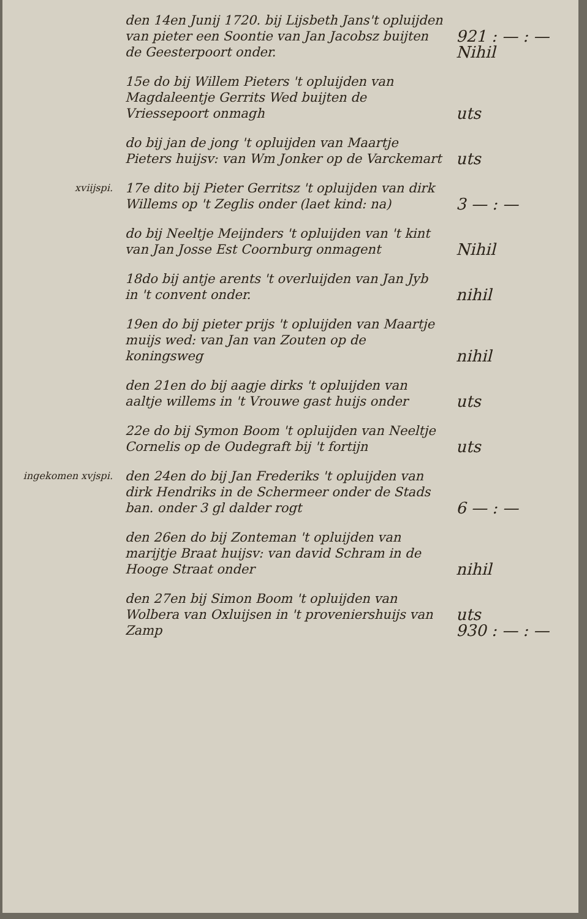den 14en Junij 1720. bij Lijsbeth Jans't opluijden van pieter een Soontie van Jan Jacobsz buijten de Geesterpoort onder.
921 : — : —
Nihil
15e do bij Willem Pieters 't opluijden van Magdaleentje Gerrits Wed buijten de Vriessepoort onmagh
uts
do bij jan de jong 't opluijden van Maartje Pieters huijsv: van Wm Jonker op de Varckemart
uts
xviijspi.
17e dito bij Pieter Gerritsz 't opluijden van dirk Willems op 't Zeglis onder (laet kind: na)
3 — : —
do bij Neeltje Meijnders 't opluijden van 't kint van Jan Josse Est Coornburg onmagent
Nihil
18do bij antje arents 't overluijden van Jan Jyb in 't convent onder.
nihil
19en do bij pieter prijs 't opluijden van Maartje muijs wed: van Jan van Zouten op de koningsweg
nihil
den 21en do bij aagje dirks 't opluijden van aaltje willems in 't Vrouwe gast huijs onder
uts
22e do bij Symon Boom 't opluijden van Neeltje Cornelis op de Oudegraft bij 't fortijn
uts
ingekomen xvjspi.
den 24en do bij Jan Frederiks 't opluijden van dirk Hendriks in de Schermeer onder de Stads ban. onder 3 gl dalder rogt
6 — : —
den 26en do bij Zonteman 't opluijden van marijtje Braat huijsv: van david Schram in de Hooge Straat onder
nihil
den 27en bij Simon Boom 't opluijden van Wolbera van Oxluijsen in 't proveniershuijs van Zamp
uts
930 : — : —